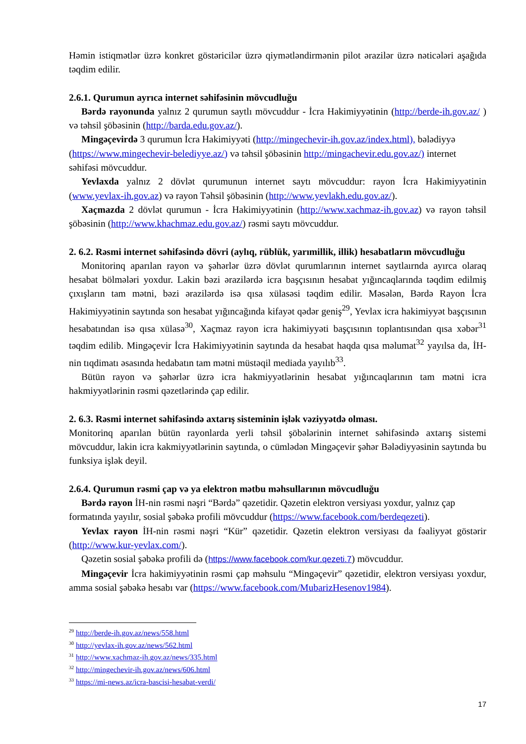Həmin istiqmətlər üzrə konkret göstəricilər üzrə qiymətləndirmənin pilot ərazilər üzrə nəticələri aşağıda təqdim edilir.
2.6.1. Qurumun ayrıca internet səhifəsinin mövcudluğu
Bərdə rayonunda yalnız 2 qurumun saytlı mövcuddur - İcra Hakimiyyətinin (http://berde-ih.gov.az/ ) və təhsil şöbəsinin (http://barda.edu.gov.az/).
Mingəçevirdə 3 qurumun İcra Hakimiyyəti (http://mingechevir-ih.gov.az/index.html), bələdiyyə (https://www.mingechevir-belediyye.az/) və təhsil şöbəsinin http://mingachevir.edu.gov.az/) internet səhifəsi mövcuddur.
Yevlaxda yalnız 2 dövlət qurumunun internet saytı mövcuddur: rayon İcra Hakimiyyətinin (www.yevlax-ih.gov.az) və rayon Təhsil şöbəsinin (http://www.yevlakh.edu.gov.az/).
Xaçmazda 2 dövlət qurumun - İcra Hakimiyyətinin (http://www.xachmaz-ih.gov.az) və rayon təhsil şöbəsinin (http://www.khachmaz.edu.gov.az/) rəsmi saytı mövcuddur.
2. 6.2. Rəsmi internet səhifəsində dövri (aylıq, rüblük, yarımillik, illik) hesabatların mövcudluğu
Monitorinq aparılan rayon və şəhərlər üzrə dövlət qurumlarının internet saytlaırnda ayırca olaraq hesabat bölmələri yoxdur. Lakin bəzi ərazilərdə icra başçısının hesabat yığıncaqlarında təqdim edilmiş çıxışların tam mətni, bəzi ərazilərdə isə qısa xülasəsi təqdim edilir. Məsələn, Bərdə Rayon İcra Hakimiyyətinin saytında son hesabat yığıncağında kifayət qədər geniş<sup>29</sup>, Yevlax icra hakimiyyət başçısının hesabatından isə qısa xülasə<sup>30</sup>, Xaçmaz rayon icra hakimiyyəti başçısının toplantısından qısa xəbər<sup>31</sup> təqdim edilib. Mingəçevir İcra Hakimiyyətinin saytında da hesabat haqda qısa məlumat<sup>32</sup> yayılsa da, İH-nin tıqdimatı əsasında hedabatın tam mətni müstəqil mediada yayılıb<sup>33</sup>.
Bütün rayon və şəhərlər üzrə icra hakmiyyətlərinin hesabat yığıncaqlarının tam mətni icra hakmiyyətlərinin rəsmi qəzetlərində çap edilir.
2. 6.3. Rəsmi internet səhifəsində axtarış sisteminin işlək vəziyyətdə olması.
Monitorinq aparılan bütün rayonlarda yerli təhsil şöbələrinin internet səhifəsində axtarış sistemi mövcuddur, lakin icra kakmiyyətlərinin saytında, o cümlədən Mingəçevir şəhər Bələdiyyəsinin saytında bu funksiya işlək deyil.
2.6.4. Qurumun rəsmi çap və ya elektron mətbu məhsullarının mövcudluğu
Bərdə rayon İH-nin rəsmi nəşri “Bərdə” qəzetidir. Qəzetin elektron versiyası yoxdur, yalnız çap formatında yayılır, sosial şəbəkə profili mövcuddur (https://www.facebook.com/berdeqezeti).
Yevlax rayon İH-nin rəsmi nəşri “Kür” qəzetidir. Qəzetin elektron versiyası da fəaliyyət göstərir (http://www.kur-yevlax.com/).
Qəzetin sosial şəbəkə profili də (https://www.facebook.com/kur.qezeti.7) mövcuddur.
Mingəçevir İcra hakimiyyətinin rəsmi çap məhsulu “Mingəçevir” qəzetidir, elektron versiyası yoxdur, amma sosial şəbəkə hesabı var (https://www.facebook.com/MubarizHesenov1984).
<sup>29</sup> http://berde-ih.gov.az/news/558.html
<sup>30</sup> http://yevlax-ih.gov.az/news/562.html
<sup>31</sup> http://www.xachmaz-ih.gov.az/news/335.html
<sup>32</sup> http://mingechevir-ih.gov.az/news/606.html
<sup>33</sup> https://mi-news.az/icra-bascisi-hesabat-verdi/
17